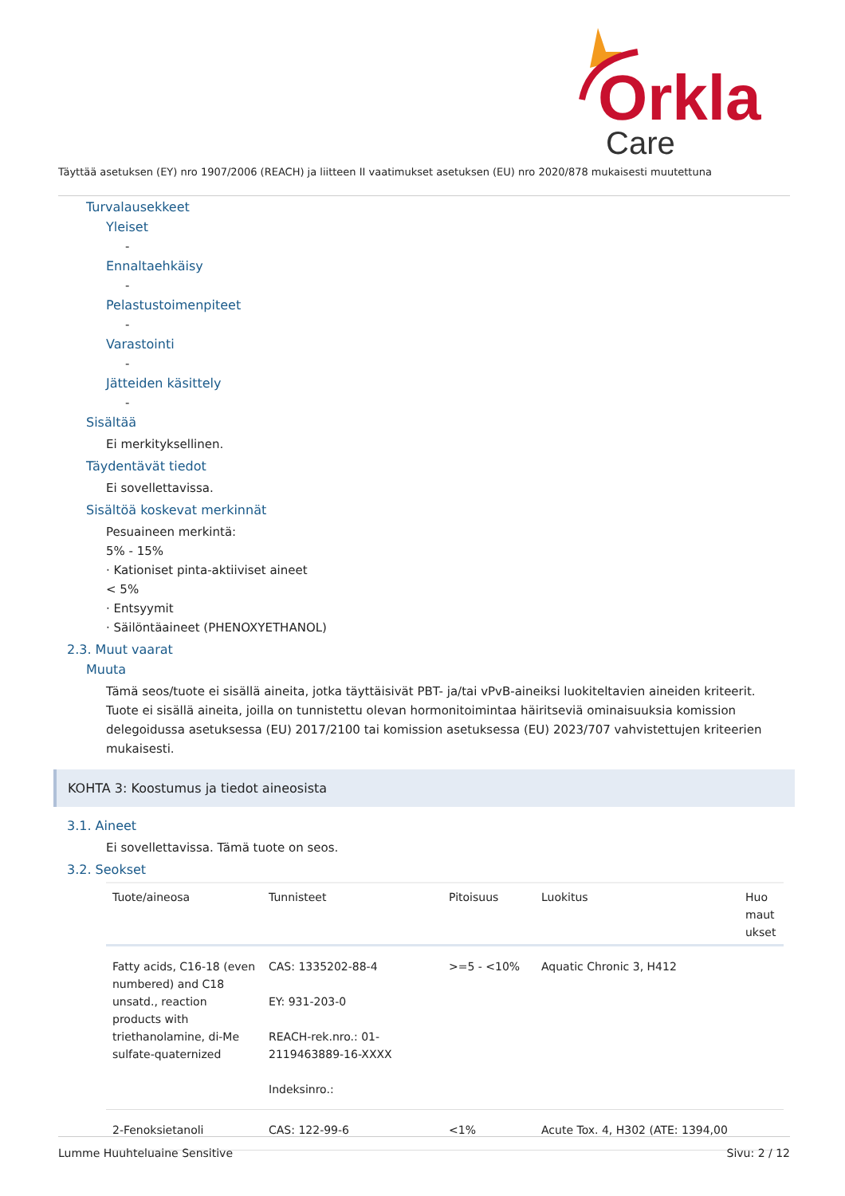Orkla
Care
Täyttää asetuksen (EY) nro 1907/2006 (REACH) ja liitteen II vaatimukset asetuksen (EU) nro 2020/878 mukaisesti muutettuna
Turvalausekkeet
Yleiset
-
Ennaltaehkäisy
-
Pelastustoimenpiteet
-
Varastointi
-
Jätteiden käsittely
-
Sisältää
Ei merkityksellinen.
Täydentävät tiedot
Ei sovellettavissa.
Sisältöä koskevat merkinnät
Pesuaineen merkintä:
5% - 15%
· Kationiset pinta-aktiiviset aineet
< 5%
· Entsyymit
· Säilöntäaineet (PHENOXYETHANOL)
2.3. Muut vaarat
Muuta
Tämä seos/tuote ei sisällä aineita, jotka täyttäisivät PBT- ja/tai vPvB-aineiksi luokiteltavien aineiden kriteerit. Tuote ei sisällä aineita, joilla on tunnistettu olevan hormonitoimintaa häiritseviä ominaisuuksia komission delegoidussa asetuksessa (EU) 2017/2100 tai komission asetuksessa (EU) 2023/707 vahvistettujen kriteerien mukaisesti.
KOHTA 3: Koostumus ja tiedot aineosista
3.1. Aineet
Ei sovellettavissa. Tämä tuote on seos.
3.2. Seokset
| Tuote/aineosa | Tunnisteet | Pitoisuus | Luokitus | Huo maut ukset |
| --- | --- | --- | --- | --- |
| Fatty acids, C16-18 (even numbered) and C18 unsatd., reaction products with triethanolamine, di-Me sulfate-quaternized | CAS: 1335202-88-4 EY: 931-203-0 REACH-rek.nro.: 01-2119463889-16-XXXX Indeksinro.: | >=5 - <10% | Aquatic Chronic 3, H412 | |
| 2-Fenoksietanoli | CAS: 122-99-6 | <1% | Acute Tox. 4, H302 (ATE: 1394,00 | |
Lumme Huuhteluaine Sensitive Sivu: 2 / 12